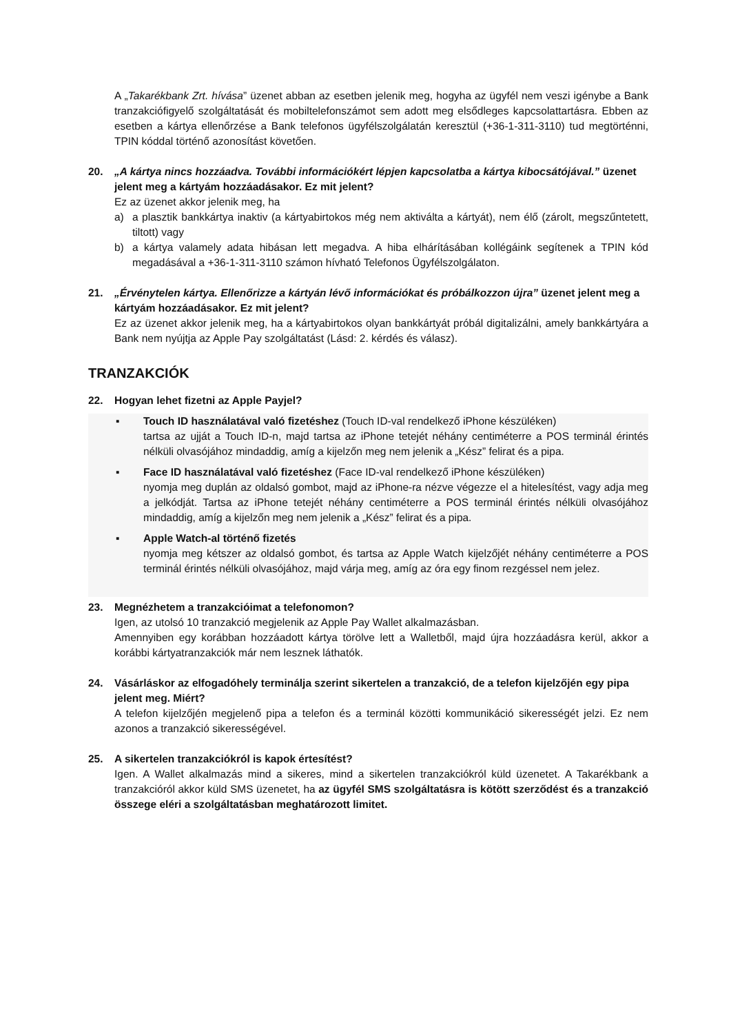A „Takarékbank Zrt. hívása” üzenet abban az esetben jelenik meg, hogyha az ügyfél nem veszi igénybe a Bank tranzakciófigyelő szolgáltatását és mobiltelefonszámot sem adott meg elsődleges kapcsolattartásra. Ebben az esetben a kártya ellenőrzése a Bank telefonos ügyfélszolgálatán keresztül (+36-1-311-3110) tud megtörténni, TPIN kóddal történő azonosítást követően.
20. „A kártya nincs hozzáadva. További információkért lépjen kapcsolatba a kártya kibocsátójával.” üzenet jelent meg a kártyám hozzáadásakor. Ez mit jelent?
Ez az üzenet akkor jelenik meg, ha
a) a plasztik bankkártya inaktiv (a kártyabirtokos még nem aktiválta a kártyát), nem élő (zárolt, megszűntetett, tiltott) vagy
b) a kártya valamely adata hibásan lett megadva. A hiba elhárításában kollégáink segítenek a TPIN kód megadásával a +36-1-311-3110 számon hívható Telefonos Ügyfélszolgálaton.
21. „Érvénytelen kártya. Ellenőrizze a kártyán lévő információkat és próbálkozzon újra” üzenet jelent meg a kártyám hozzáadásakor. Ez mit jelent?
Ez az üzenet akkor jelenik meg, ha a kártyabirtokos olyan bankkártyát próbál digitalizálni, amely bankkártyára a Bank nem nyújtja az Apple Pay szolgáltatást (Lásd: 2. kérdés és válasz).
TRANZAKCIÓK
22. Hogyan lehet fizetni az Apple Payjel?
▪ Touch ID használatával való fizetéshez (Touch ID-val rendelkező iPhone készüléken)
tartsa az ujját a Touch ID-n, majd tartsa az iPhone tetejét néhány centiméterre a POS terminál érintés nélküli olvasójához mindaddig, amíg a kijelzőn meg nem jelenik a „Kész” felirat és a pipa.
▪ Face ID használatával való fizetéshez (Face ID-val rendelkező iPhone készüléken)
nyomja meg duplán az oldalsó gombot, majd az iPhone-ra nézve végezze el a hitelesítést, vagy adja meg a jelkódját. Tartsa az iPhone tetejét néhány centiméterre a POS terminál érintés nélküli olvasójához mindaddig, amíg a kijelzőn meg nem jelenik a „Kész” felirat és a pipa.
▪ Apple Watch-al történő fizetés
nyomja meg kétszer az oldalsó gombot, és tartsa az Apple Watch kijelzőjét néhány centiméterre a POS terminál érintés nélküli olvasójához, majd várja meg, amíg az óra egy finom rezgéssel nem jelez.
23. Megnézhetem a tranzakcióimat a telefonomon?
Igen, az utolsó 10 tranzakció megjelenik az Apple Pay Wallet alkalmazásban.
Amennyiben egy korábban hozzáadott kártya törölve lett a Walletből, majd újra hozzáadásra kerül, akkor a korábbi kártyatranzakciók már nem lesznek láthatók.
24. Vásárláskor az elfogadóhely terminálja szerint sikertelen a tranzakció, de a telefon kijelzőjén egy pipa jelent meg. Miért?
A telefon kijelzőjén megjelenő pipa a telefon és a terminál közötti kommunikáció sikerességét jelzi. Ez nem azonos a tranzakció sikerességével.
25. A sikertelen tranzakciókról is kapok értesítést?
Igen. A Wallet alkalmazás mind a sikeres, mind a sikertelen tranzakciókról küld üzenetet. A Takarékbank a tranzakcióról akkor küld SMS üzenetet, ha az ügyfél SMS szolgáltatásra is kötött szerződést és a tranzakció összege eléri a szolgáltatásban meghatározott limitet.